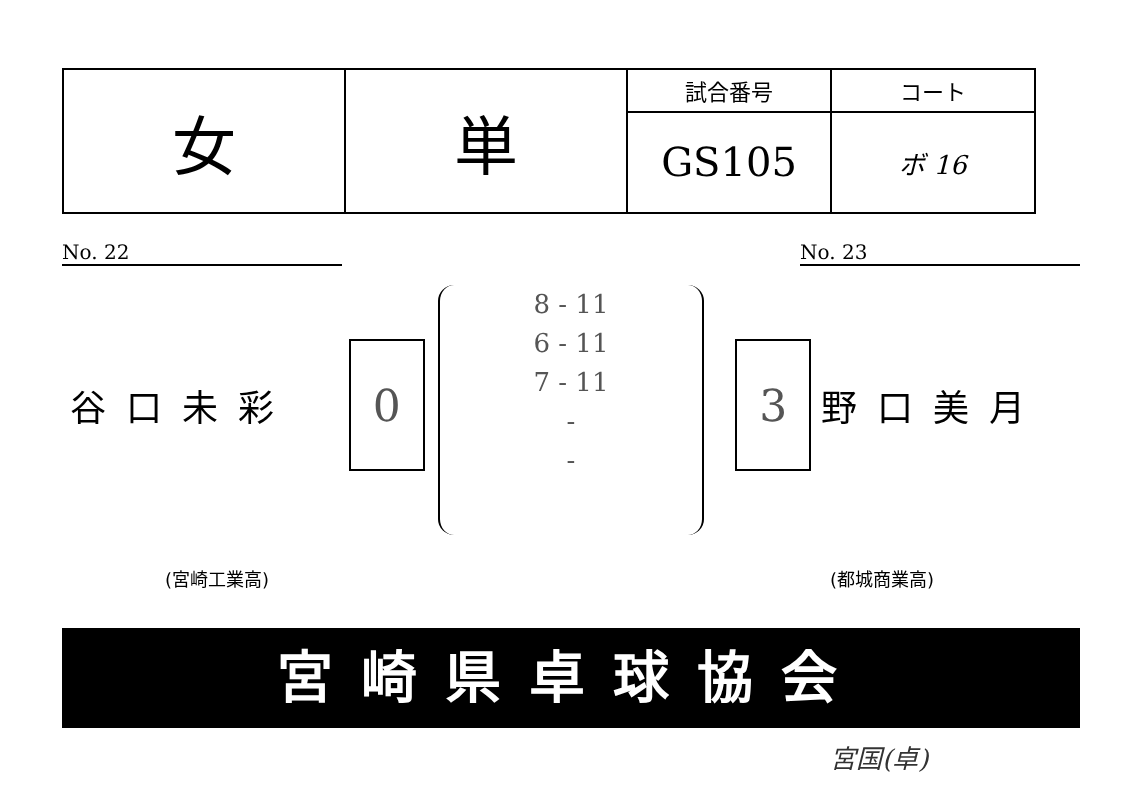| 女 | 単 | 試合番号 | コート |
| | | GS105 | ボ 16 |
No. 22 No. 23
8 - 11
6 - 11
7 - 11
-
-
谷口未彩
0 3
野口美月
(宮崎工業高) (都城商業高)
宮崎県卓球協会
宮国(卓)